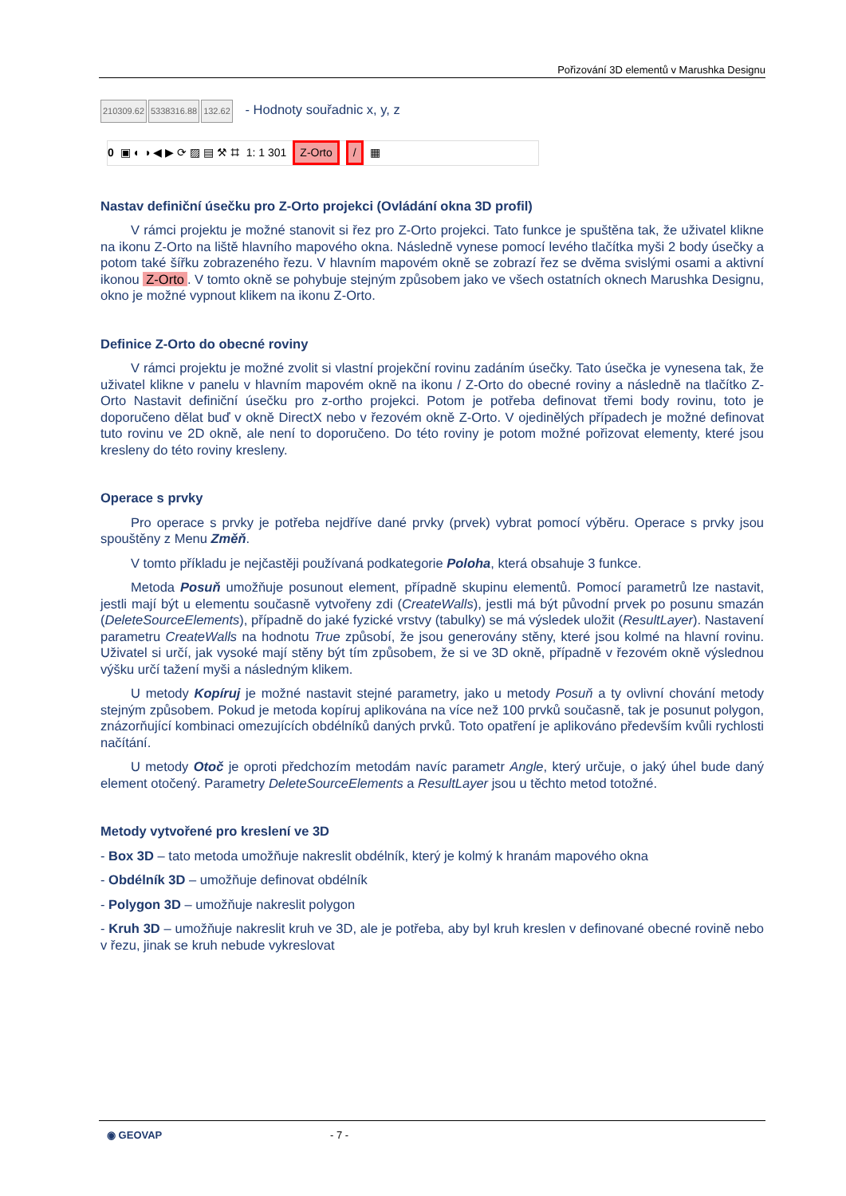Pořizování 3D elementů v Marushka Designu
210309.62 5338316.88 132.62 - Hodnoty souřadnic x, y, z
0 ▣ ◐ ◑ ◀ ▶ ⟳ ▨ ▤ ⚒ ⌗ 1: 1 301 Z-Orto / ▦
Nastav definiční úsečku pro Z-Orto projekci (Ovládání okna 3D profil)
V rámci projektu je možné stanovit si řez pro Z-Orto projekci. Tato funkce je spuštěna tak, že uživatel klikne na ikonu Z-Orto na liště hlavního mapového okna. Následně vynese pomocí levého tlačítka myši 2 body úsečky a potom také šířku zobrazeného řezu. V hlavním mapovém okně se zobrazí řez se dvěma svislými osami a aktivní ikonou Z-Orto. V tomto okně se pohybuje stejným způsobem jako ve všech ostatních oknech Marushka Designu, okno je možné vypnout klikem na ikonu Z-Orto.
Definice Z-Orto do obecné roviny
V rámci projektu je možné zvolit si vlastní projekční rovinu zadáním úsečky. Tato úsečka je vynesena tak, že uživatel klikne v panelu v hlavním mapovém okně na ikonu / Z-Orto do obecné roviny a následně na tlačítko Z-Orto Nastavit definiční úsečku pro z-ortho projekci. Potom je potřeba definovat třemi body rovinu, toto je doporučeno dělat buď v okně DirectX nebo v řezovém okně Z-Orto. V ojedinělých případech je možné definovat tuto rovinu ve 2D okně, ale není to doporučeno. Do této roviny je potom možné pořizovat elementy, které jsou kresleny do této roviny kresleny.
Operace s prvky
Pro operace s prvky je potřeba nejdříve dané prvky (prvek) vybrat pomocí výběru. Operace s prvky jsou spouštěny z Menu Změň.
V tomto příkladu je nejčastěji používaná podkategorie Poloha, která obsahuje 3 funkce.
Metoda Posuň umožňuje posunout element, případně skupinu elementů. Pomocí parametrů lze nastavit, jestli mají být u elementu současně vytvořeny zdi (CreateWalls), jestli má být původní prvek po posunu smazán (DeleteSourceElements), případně do jaké fyzické vrstvy (tabulky) se má výsledek uložit (ResultLayer). Nastavení parametru CreateWalls na hodnotu True způsobí, že jsou generovány stěny, které jsou kolmé na hlavní rovinu. Uživatel si určí, jak vysoké mají stěny být tím způsobem, že si ve 3D okně, případně v řezovém okně výslednou výšku určí tažení myši a následným klikem.
U metody Kopíruj je možné nastavit stejné parametry, jako u metody Posuň a ty ovlivní chování metody stejným způsobem. Pokud je metoda kopíruj aplikována na více než 100 prvků současně, tak je posunut polygon, znázorňující kombinaci omezujících obdélníků daných prvků. Toto opatření je aplikováno především kvůli rychlosti načítání.
U metody Otoč je oproti předchozím metodám navíc parametr Angle, který určuje, o jaký úhel bude daný element otočený. Parametry DeleteSourceElements a ResultLayer jsou u těchto metod totožné.
Metody vytvořené pro kreslení ve 3D
- Box 3D – tato metoda umožňuje nakreslit obdélník, který je kolmý k hranám mapového okna
- Obdélník 3D – umožňuje definovat obdélník
- Polygon 3D – umožňuje nakreslit polygon
- Kruh 3D – umožňuje nakreslit kruh ve 3D, ale je potřeba, aby byl kruh kreslen v definované obecné rovině nebo v řezu, jinak se kruh nebude vykreslovat
◉ GEOVAP - 7 -